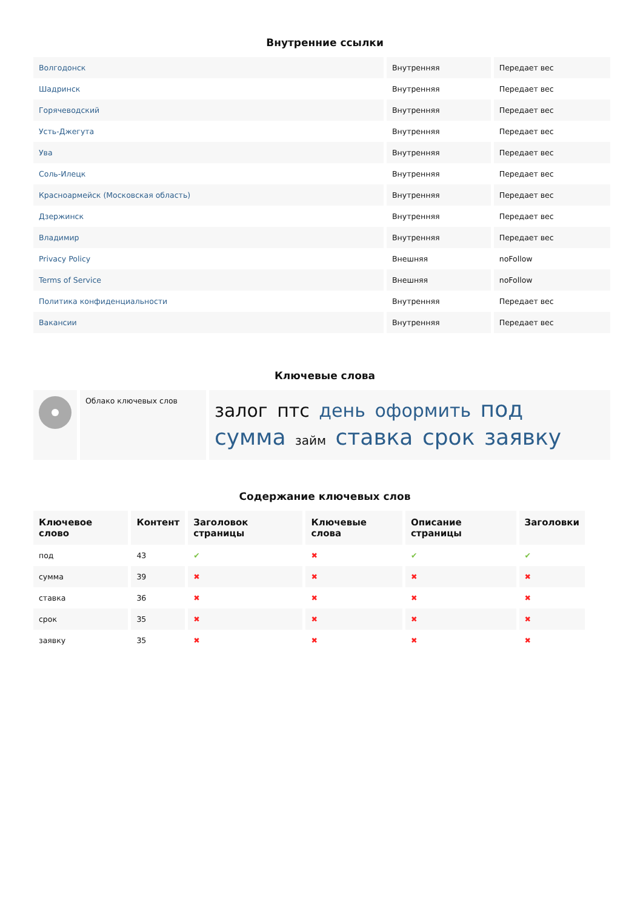Внутренние ссылки
| Волгодонск | Внутренняя | Передает вес |
| Шадринск | Внутренняя | Передает вес |
| Горячеводский | Внутренняя | Передает вес |
| Усть-Джегута | Внутренняя | Передает вес |
| Ува | Внутренняя | Передает вес |
| Соль-Илецк | Внутренняя | Передает вес |
| Красноармейск (Московская область) | Внутренняя | Передает вес |
| Дзержинск | Внутренняя | Передает вес |
| Владимир | Внутренняя | Передает вес |
| Privacy Policy | Внешняя | noFollow |
| Terms of Service | Внешняя | noFollow |
| Политика конфиденциальности | Внутренняя | Передает вес |
| Вакансии | Внутренняя | Передает вес |
Ключевые слова
| | Облако ключевых слов | залог птс день оформить под сумма займ ставка срок заявку |
Содержание ключевых слов
| Ключевое слово | Контент | Заголовок страницы | Ключевые слова | Описание страницы | Заголовки |
| --- | --- | --- | --- | --- | --- |
| под | 43 | ✔ | ✖ | ✔ | ✔ |
| сумма | 39 | ✖ | ✖ | ✖ | ✖ |
| ставка | 36 | ✖ | ✖ | ✖ | ✖ |
| срок | 35 | ✖ | ✖ | ✖ | ✖ |
| заявку | 35 | ✖ | ✖ | ✖ | ✖ |